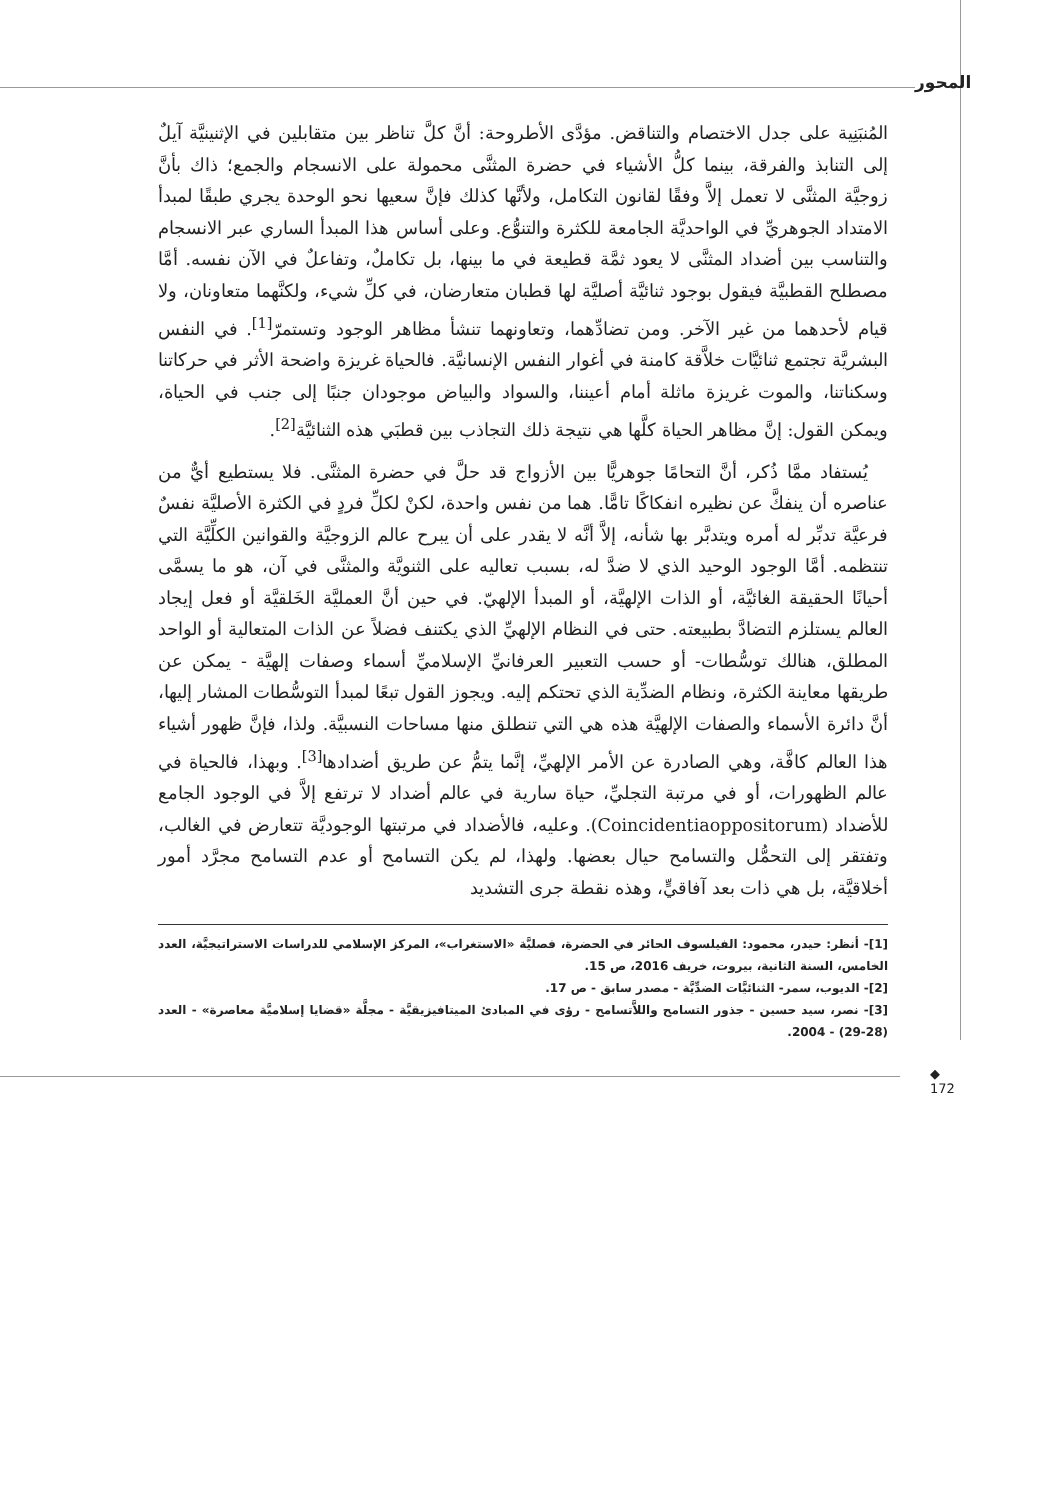المحور
المُنبَنِية على جدل الاختصام والتناقض. مؤدَّى الأطروحة: أنَّ كلَّ تناظر بين متقابلين في الإثنينيَّة آيلٌ إلى التنابذ والفرقة، بينما كلُّ الأشياء في حضرة المثنَّى محمولة على الانسجام والجمع؛ ذاك بأنَّ زوجيَّة المثنَّى لا تعمل إلاَّ وفقًا لقانون التكامل، ولأنَّها كذلك فإنَّ سعيها نحو الوحدة يجري طبقًا لمبدأ الامتداد الجوهريِّ في الواحديَّة الجامعة للكثرة والتنوُّع. وعلى أساس هذا المبدأ الساري عبر الانسجام والتناسب بين أضداد المثنَّى لا يعود ثمَّة قطيعة في ما بينها، بل تكاملٌ، وتفاعلٌ في الآن نفسه. أمَّا مصطلح القطبيَّة فيقول بوجود ثنائيَّة أصليَّة لها قطبان متعارضان، في كلِّ شيء، ولكنَّهما متعاونان، ولا قيام لأحدهما من غير الآخر. ومن تضادِّهما، وتعاونهما تنشأ مظاهر الوجود وتستمرّ<sup>[1]</sup>. في النفس البشريَّة تجتمع ثنائيَّات خلاَّقة كامنة في أغوار النفس الإنسانيَّة. فالحياة غريزة واضحة الأثر في حركاتنا وسكناتنا، والموت غريزة ماثلة أمام أعيننا، والسواد والبياض موجودان جنبًا إلى جنب في الحياة، ويمكن القول: إنَّ مظاهر الحياة كلَّها هي نتيجة ذلك التجاذب بين قطبَي هذه الثنائيَّة<sup>[2]</sup>.
يُستفاد ممَّا ذُكر، أنَّ التحامًا جوهريًّا بين الأزواج قد حلَّ في حضرة المثنَّى. فلا يستطيع أيٌّ من عناصره أن ينفكَّ عن نظيره انفكاكًا تامًّا. هما من نفس واحدة، لكنْ لكلِّ فردٍ في الكثرة الأصليَّة نفسٌ فرعيَّة تدبِّر له أمره ويتدبَّر بها شأنه، إلاَّ أنَّه لا يقدر على أن يبرح عالم الزوجيَّة والقوانين الكلِّيَّة التي تنتظمه. أمَّا الوجود الوحيد الذي لا ضدَّ له، بسبب تعاليه على الثنويَّة والمثنَّى في آن، هو ما يسمَّى أحيانًا الحقيقة الغائيَّة، أو الذات الإلهيَّة، أو المبدأ الإلهيّ. في حين أنَّ العمليَّة الخَلقيَّة أو فعل إيجاد العالم يستلزم التضادَّ بطبيعته. حتى في النظام الإلهيِّ الذي يكتنف فضلاً عن الذات المتعالية أو الواحد المطلق، هنالك توسُّطات- أو حسب التعبير العرفانيِّ الإسلاميِّ أسماء وصفات إلهيَّة - يمكن عن طريقها معاينة الكثرة، ونظام الضدِّية الذي تحتكم إليه. ويجوز القول تبعًا لمبدأ التوسُّطات المشار إليها، أنَّ دائرة الأسماء والصفات الإلهيَّة هذه هي التي تنطلق منها مساحات النسبيَّة. ولذا، فإنَّ ظهور أشياء هذا العالم كافَّة، وهي الصادرة عن الأمر الإلهيِّ، إنَّما يتمُّ عن طريق أضدادها<sup>[3]</sup>. وبهذا، فالحياة في عالم الظهورات، أو في مرتبة التجليِّ، حياة سارية في عالم أضداد لا ترتفع إلاَّ في الوجود الجامع للأضداد (Coincidentiaoppositorum). وعليه، فالأضداد في مرتبتها الوجوديَّة تتعارض في الغالب، وتفتقر إلى التحمُّل والتسامح حيال بعضها. ولهذا، لم يكن التسامح أو عدم التسامح مجرَّد أمور أخلاقيَّة، بل هي ذات بعد آفاقيٍّ، وهذه نقطة جرى التشديد
[1]- أنظر: حيدر، محمود: الفيلسوف الحائر في الحضرة، فصليَّة «الاستغراب»، المركز الإسلامي للدراسات الاستراتيجيَّة، العدد الخامس، السنة الثانية، بيروت، خريف 2016، ص 15.
[2]- الديوب، سمر- الثنائيَّات الضدِّيَّة - مصدر سابق - ص 17.
[3]- نصر، سيد حسين - جذور التسامح واللاَّتسامح - رؤى في المبادئ الميتافيزيقيَّة - مجلَّة «قضايا إسلاميَّة معاصرة» - العدد (28-29) - 2004.
◆
172